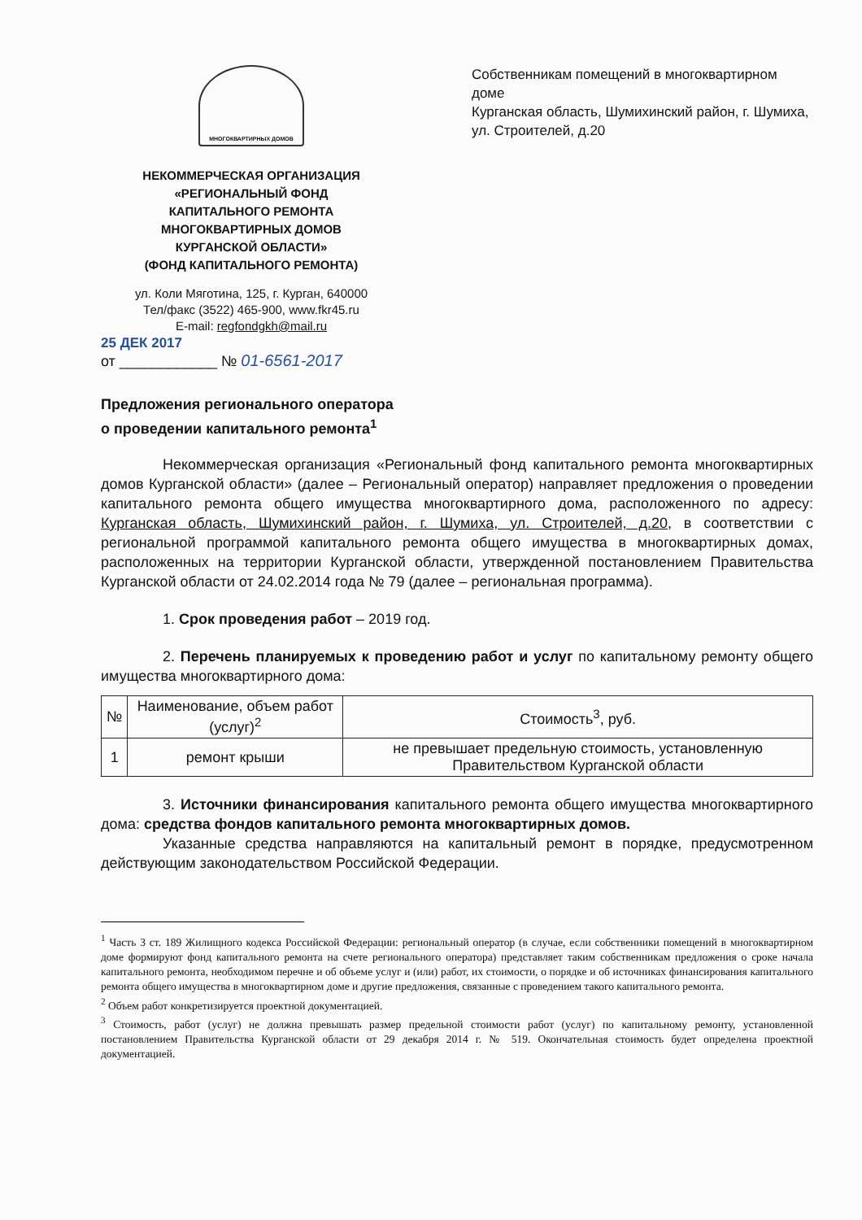МНОГОКВАРТИРНЫХ ДОМОВ
НЕКОММЕРЧЕСКАЯ ОРГАНИЗАЦИЯ
«РЕГИОНАЛЬНЫЙ ФОНД
КАПИТАЛЬНОГО РЕМОНТА
МНОГОКВАРТИРНЫХ ДОМОВ
КУРГАНСКОЙ ОБЛАСТИ»
(ФОНД КАПИТАЛЬНОГО РЕМОНТА)
ул. Коли Мяготина, 125, г. Курган, 640000
Тел/факс (3522) 465-900, www.fkr45.ru
E-mail: regfondgkh@mail.ru
25 ДЕК 2017
от ____________ № 01-6561-2017
Собственникам помещений в многоквартирном доме
Курганская область, Шумихинский район, г. Шумиха, ул. Строителей, д.20
Предложения регионального оператора
о проведении капитального ремонта<sup>1</sup>
Некоммерческая организация «Региональный фонд капитального ремонта многоквартирных домов Курганской области» (далее – Региональный оператор) направляет предложения о проведении капитального ремонта общего имущества многоквартирного дома, расположенного по адресу: Курганская область, Шумихинский район, г. Шумиха, ул. Строителей, д.20, в соответствии с региональной программой капитального ремонта общего имущества в многоквартирных домах, расположенных на территории Курганской области, утвержденной постановлением Правительства Курганской области от 24.02.2014 года № 79 (далее – региональная программа).
1. Срок проведения работ – 2019 год.
2. Перечень планируемых к проведению работ и услуг по капитальному ремонту общего имущества многоквартирного дома:
| № | Наименование, объем работ (услуг)<sup>2</sup> | Стоимость<sup>3</sup>, руб. |
| --- | --- | --- |
| 1 | ремонт крыши | не превышает предельную стоимость, установленную Правительством Курганской области |
3. Источники финансирования капитального ремонта общего имущества многоквартирного дома: средства фондов капитального ремонта многоквартирных домов.
Указанные средства направляются на капитальный ремонт в порядке, предусмотренном действующим законодательством Российской Федерации.
<sup>1</sup> Часть 3 ст. 189 Жилищного кодекса Российской Федерации: региональный оператор (в случае, если собственники помещений в многоквартирном доме формируют фонд капитального ремонта на счете регионального оператора) представляет таким собственникам предложения о сроке начала капитального ремонта, необходимом перечне и об объеме услуг и (или) работ, их стоимости, о порядке и об источниках финансирования капитального ремонта общего имущества в многоквартирном доме и другие предложения, связанные с проведением такого капитального ремонта.
<sup>2</sup> Объем работ конкретизируется проектной документацией.
<sup>3</sup> Стоимость, работ (услуг) не должна превышать размер предельной стоимости работ (услуг) по капитальному ремонту, установленной постановлением Правительства Курганской области от 29 декабря 2014 г. № 519. Окончательная стоимость будет определена проектной документацией.